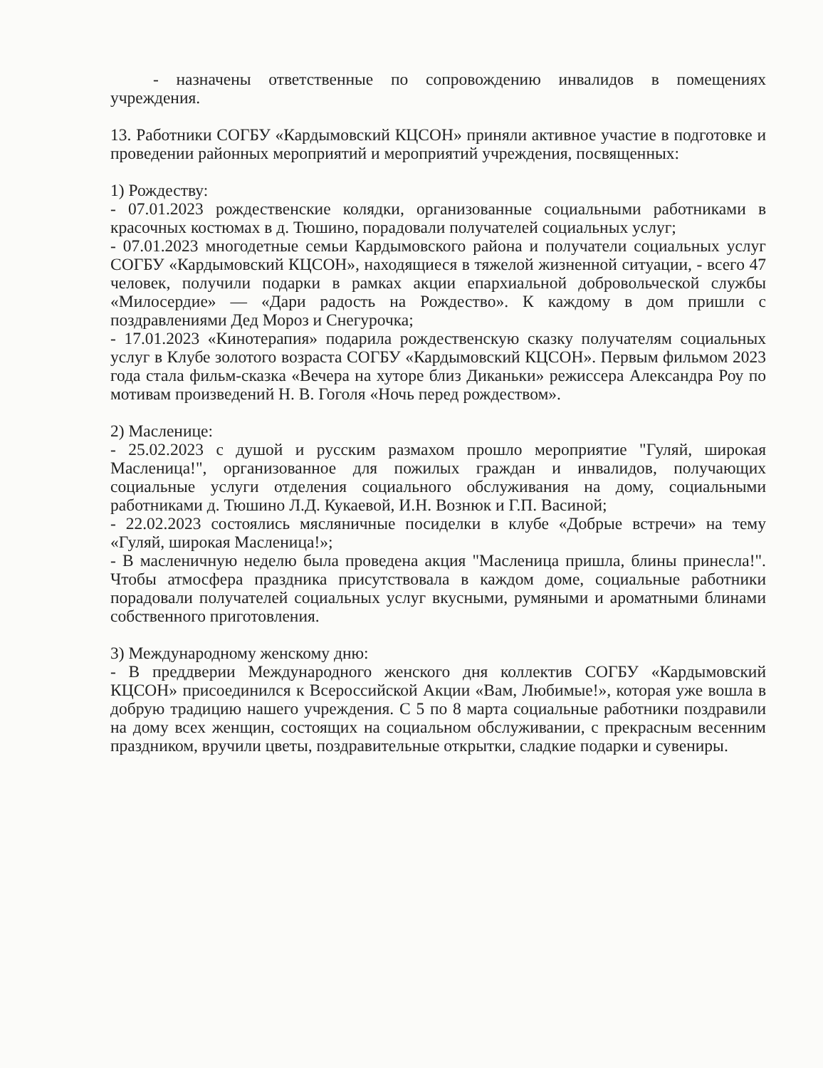- назначены ответственные по сопровождению инвалидов в помещениях учреждения.
13. Работники СОГБУ «Кардымовский КЦСОН» приняли активное участие в подготовке и проведении районных мероприятий и мероприятий учреждения, посвященных:
1) Рождеству:
- 07.01.2023 рождественские колядки, организованные социальными работниками в красочных костюмах в д. Тюшино, порадовали получателей социальных услуг;
- 07.01.2023 многодетные семьи Кардымовского района и получатели социальных услуг СОГБУ «Кардымовский КЦСОН», находящиеся в тяжелой жизненной ситуации, - всего 47 человек, получили подарки в рамках акции епархиальной добровольческой службы «Милосердие» — «Дари радость на Рождество». К каждому в дом пришли с поздравлениями Дед Мороз и Снегурочка;
- 17.01.2023 «Кинотерапия» подарила рождественскую сказку получателям социальных услуг в Клубе золотого возраста СОГБУ «Кардымовский КЦСОН». Первым фильмом 2023 года стала фильм-сказка «Вечера на хуторе близ Диканьки» режиссера Александра Роу по мотивам произведений Н. В. Гоголя «Ночь перед рождеством».
2) Масленице:
- 25.02.2023 с душой и русским размахом прошло мероприятие "Гуляй, широкая Масленица!", организованное для пожилых граждан и инвалидов, получающих социальные услуги отделения социального обслуживания на дому, социальными работниками д. Тюшино Л.Д. Кукаевой, И.Н. Вознюк и Г.П. Васиной;
- 22.02.2023 состоялись мясляничные посиделки в клубе «Добрые встречи» на тему «Гуляй, широкая Масленица!»;
- В масленичную неделю была проведена акция "Масленица пришла, блины принесла!". Чтобы атмосфера праздника присутствовала в каждом доме, социальные работники порадовали получателей социальных услуг вкусными, румяными и ароматными блинами собственного приготовления.
3) Международному женскому дню:
- В преддверии Международного женского дня коллектив СОГБУ «Кардымовский КЦСОН» присоединился к Всероссийской Акции «Вам, Любимые!», которая уже вошла в добрую традицию нашего учреждения. С 5 по 8 марта социальные работники поздравили на дому всех женщин, состоящих на социальном обслуживании, с прекрасным весенним праздником, вручили цветы, поздравительные открытки, сладкие подарки и сувениры.